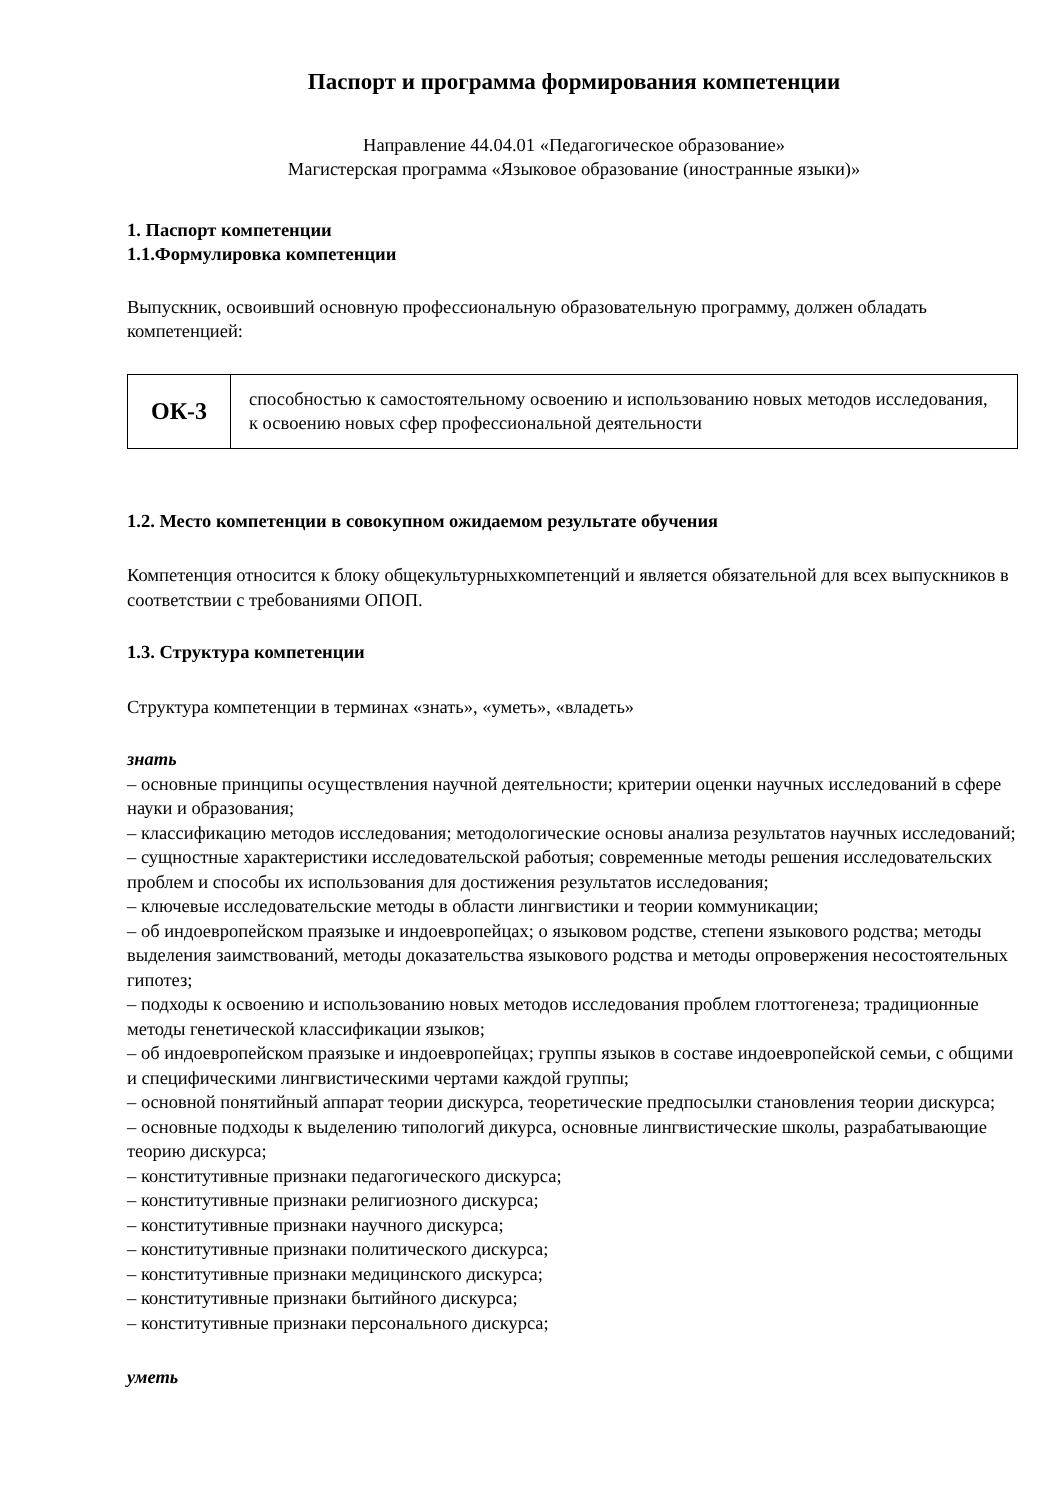Паспорт и программа формирования компетенции
Направление 44.04.01 «Педагогическое образование»
Магистерская программа «Языковое образование (иностранные языки)»
1. Паспорт компетенции
1.1.Формулировка компетенции
Выпускник, освоивший основную профессиональную образовательную программу, должен обладать компетенцией:
| ОК-3 | способностью к самостоятельному освоению и использованию новых методов исследования, к освоению новых сфер профессиональной деятельности |
1.2. Место компетенции в совокупном ожидаемом результате обучения
Компетенция относится к блоку общекультурныхкомпетенций и является обязательной для всех выпускников в соответствии с требованиями ОПОП.
1.3. Структура компетенции
Структура компетенции в терминах «знать», «уметь», «владеть»
знать
– основные принципы осуществления научной деятельности; критерии оценки научных исследований в сфере науки и образования;
– классификацию методов исследования; методологические основы анализа результатов научных исследований;
– сущностные характеристики исследовательской работыя; современные методы решения исследовательских проблем и способы их использования для достижения результатов исследования;
– ключевые исследовательские методы в области лингвистики и теории коммуникации;
– об индоевропейском праязыке и индоевропейцах; о языковом родстве, степени языкового родства; методы выделения заимствований, методы доказательства языкового родства и методы опровержения несостоятельных гипотез;
– подходы к освоению и использованию новых методов исследования проблем глоттогенеза; традиционные методы генетической классификации языков;
– об индоевропейском праязыке и индоевропейцах; группы языков в составе индоевропейской семьи, с общими и специфическими лингвистическими чертами каждой группы;
– основной понятийный аппарат теории дискурса, теоретические предпосылки становления теории дискурса;
– основные подходы к выделению типологий дикурса, основные лингвистические школы, разрабатывающие теорию дискурса;
– конститутивные признаки педагогического дискурса;
– конститутивные признаки религиозного дискурса;
– конститутивные признаки научного дискурса;
– конститутивные признаки политического дискурса;
– конститутивные признаки медицинского дискурса;
– конститутивные признаки бытийного дискурса;
– конститутивные признаки персонального дискурса;
уметь